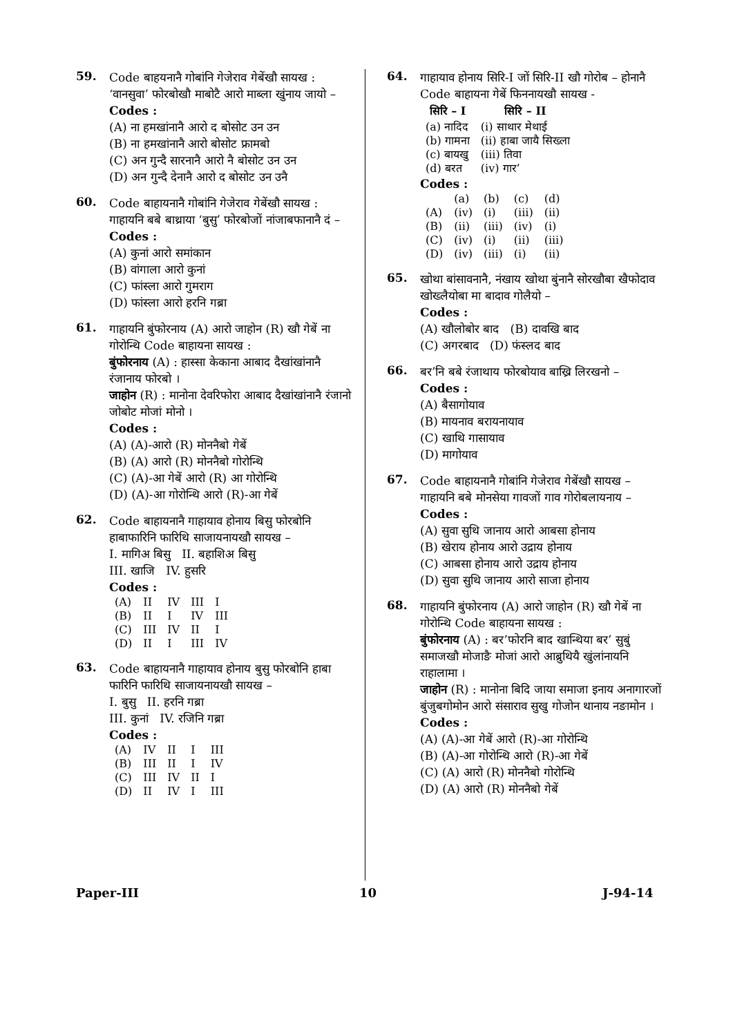59.
Code बाहयनानै गोबांनि गेजेराव गेबेंखौ सायख : ‘वानसुवा’ फोरबोखौ माबोटै आरो माब्ला खुंनाय जायो –
Codes :
(A) ना हमखांनानै आरो द बोसोट उन उन
(B) ना हमखांनानै आरो बोसोट फ्रामबो
(C) अन गुन्दै सारनानै आरो नै बोसोट उन उन
(D) अन गुन्दै देनानै आरो द बोसोट उन उनै
60.
Code बाहायनानै गोबांनि गेजेराव गेबेंखौ सायख : गाहायनि बबे बाथ्राया ‘बुसु’ फोरबोजों नांजाबफानानै दं –
Codes :
(A) कुनां आरो समांकान
(B) वांगाला आरो कुनां
(C) फांस्ला आरो गुमराग
(D) फांस्ला आरो हरनि गब्रा
61.
गाहायनि बुंफोरनाय (A) आरो जाहोन (R) खौ गेबें ना गोरोन्थि Code बाहायना सायख :
बुंफोरनाय (A) : हास्सा केकाना आबाद दैखांखांनानै रंजानाय फोरबो ।
जाहोन (R) : मानोना देवरिफोरा आबाद दैखांखांनानै रंजानो जोबोट मोजां मोनो ।
Codes :
(A) (A)-आरो (R) मोननैबो गेबें
(B) (A) आरो (R) मोननैबो गोरोन्थि
(C) (A)-आ गेबें आरो (R) आ गोरोन्थि
(D) (A)-आ गोरोन्थि आरो (R)-आ गेबें
62.
Code बाहायनानै गाहायाव होनाय बिसु फोरबोनि हाबाफारिनि फारिथि साजायनायखौ सायख –
I. मागिअ बिसु II. बहाशिअ बिसु
III. खाजि IV. हुसरि
Codes :
| (A) | II | IV | III | I |
| (B) | II | I | IV | III |
| (C) | III | IV | II | I |
| (D) | II | I | III | IV |
63.
Code बाहायनानै गाहायाव होनाय बुसु फोरबोनि हाबा फारिनि फारिथि साजायनायखौ सायख –
I. बुसु II. हरनि गब्रा
III. कुनां IV. रजिनि गब्रा
Codes :
| (A) | IV | II | I | III |
| (B) | III | II | I | IV |
| (C) | III | IV | II | I |
| (D) | II | IV | I | III |
64.
गाहायाव होनाय सिरि-I जों सिरि-II खौ गोरोब – होनानै Code बाहायना गेबें फिननायखौ सायख -
| सिरि – I | सिरि – II |
| --- | --- |
| (a) नादिद | (i) साथार मेथाई |
| (b) गामना | (ii) हाबा जायै सिख्ला |
| (c) बायखु | (iii) तिवा |
| (d) बरत | (iv) गार’ |
Codes :
| | (a) | (b) | (c) | (d) |
| (A) | (iv) | (i) | (iii) | (ii) |
| (B) | (ii) | (iii) | (iv) | (i) |
| (C) | (iv) | (i) | (ii) | (iii) |
| (D) | (iv) | (iii) | (i) | (ii) |
65.
खोथा बांसावनानै, नंखाय खोथा बुंनानै सोरखौबा खैफोदाव खोख्लैयोबा मा बादाव गोलैयो –
Codes :
(A) खौलोबोर बाद (B) दावखि बाद
(C) अगरबाद (D) फंस्लद बाद
66.
बर’नि बबे रंजाथाय फोरबोयाव बाख्रि लिरखनो –
Codes :
(A) बैसागोयाव
(B) मायनाव बरायनायाव
(C) खाथि गासायाव
(D) मागोयाव
67.
Code बाहायनानै गोबांनि गेजेराव गेबेंखौ सायख – गाहायनि बबे मोनसेया गावजों गाव गोरोबलायनाय –
Codes :
(A) सुवा सुथि जानाय आरो आबसा होनाय
(B) खेराय होनाय आरो उद्राय होनाय
(C) आबसा होनाय आरो उद्राय होनाय
(D) सुवा सुथि जानाय आरो साजा होनाय
68.
गाहायनि बुंफोरनाय (A) आरो जाहोन (R) खौ गेबें ना गोरोन्थि Code बाहायना सायख :
बुंफोरनाय (A) : बर’फोरनि बाद खान्थिया बर’ सुबुं समाजखौ मोजाङै मोजां आरो आब्रुथियै खुंलांनायनि राहालामा ।
जाहोन (R) : मानोना बिदि जाया समाजा इनाय अनागारजों बुंजुबगोमोन आरो संसाराव सुखु गोजोन थानाय नङामोन ।
Codes :
(A) (A)-आ गेबें आरो (R)-आ गोरोन्थि
(B) (A)-आ गोरोन्थि आरो (R)-आ गेबें
(C) (A) आरो (R) मोननैबो गोरोन्थि
(D) (A) आरो (R) मोननैबो गेबें
Paper-III 10 J-94-14